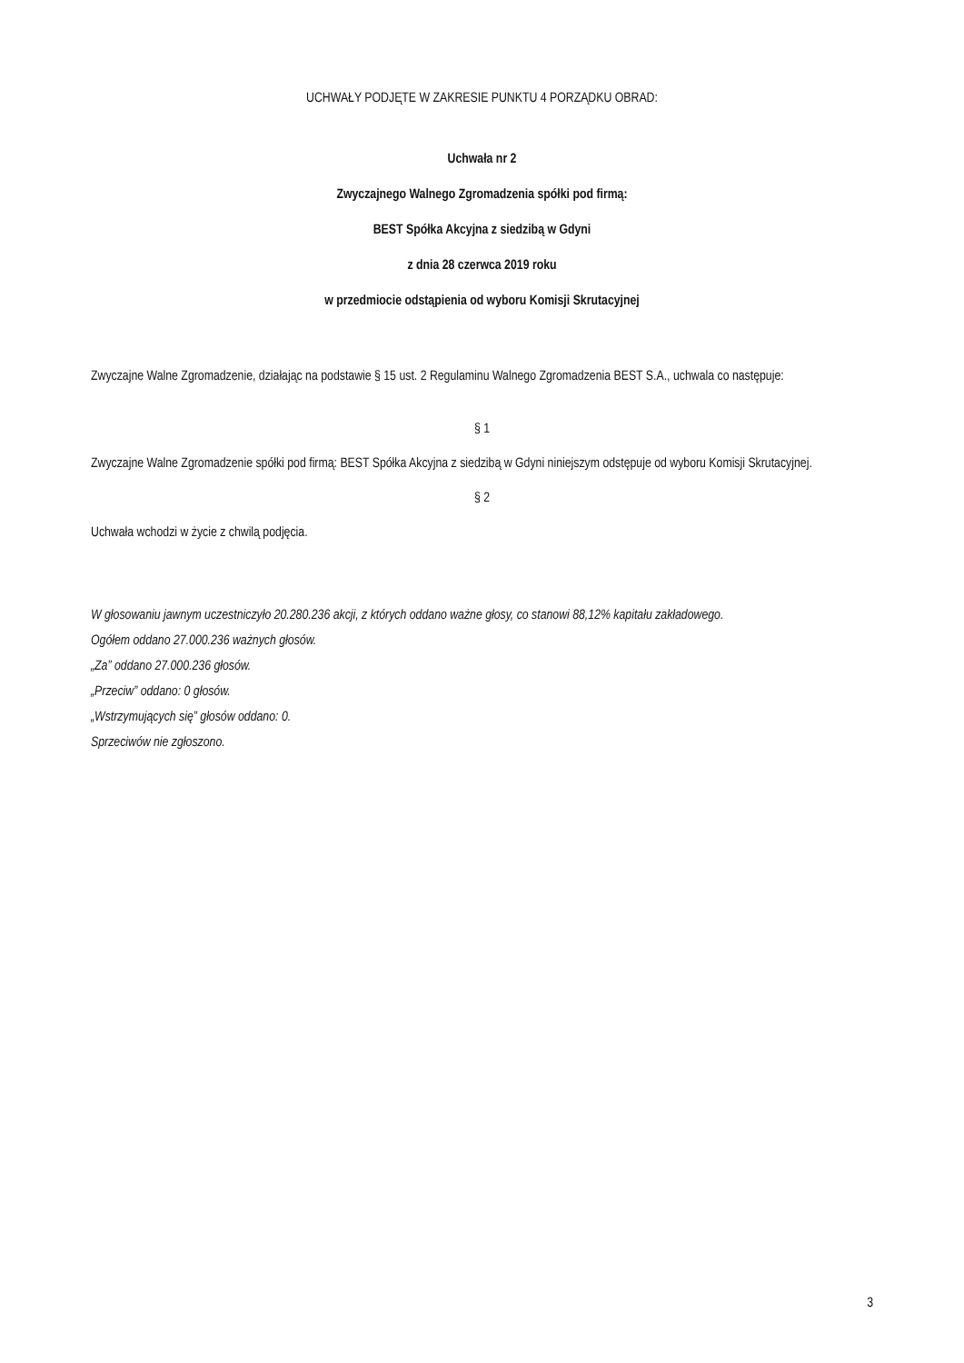UCHWAŁY PODJĘTE W ZAKRESIE PUNKTU 4 PORZĄDKU OBRAD:
Uchwała nr 2
Zwyczajnego Walnego Zgromadzenia spółki pod firmą:
BEST Spółka Akcyjna z siedzibą w Gdyni
z dnia 28 czerwca 2019 roku
w przedmiocie odstąpienia od wyboru Komisji Skrutacyjnej
Zwyczajne Walne Zgromadzenie, działając na podstawie § 15 ust. 2 Regulaminu Walnego Zgromadzenia BEST S.A., uchwala co następuje:
§ 1
Zwyczajne Walne Zgromadzenie spółki pod firmą: BEST Spółka Akcyjna z siedzibą w Gdyni niniejszym odstępuje od wyboru Komisji Skrutacyjnej.
§ 2
Uchwała wchodzi w życie z chwilą podjęcia.
W głosowaniu jawnym uczestniczyło 20.280.236 akcji, z których oddano ważne głosy, co stanowi 88,12% kapitału zakładowego.
Ogółem oddano 27.000.236 ważnych głosów.
„Za” oddano 27.000.236 głosów.
„Przeciw” oddano: 0 głosów.
„Wstrzymujących się” głosów oddano: 0.
Sprzeciwów nie zgłoszono.
3